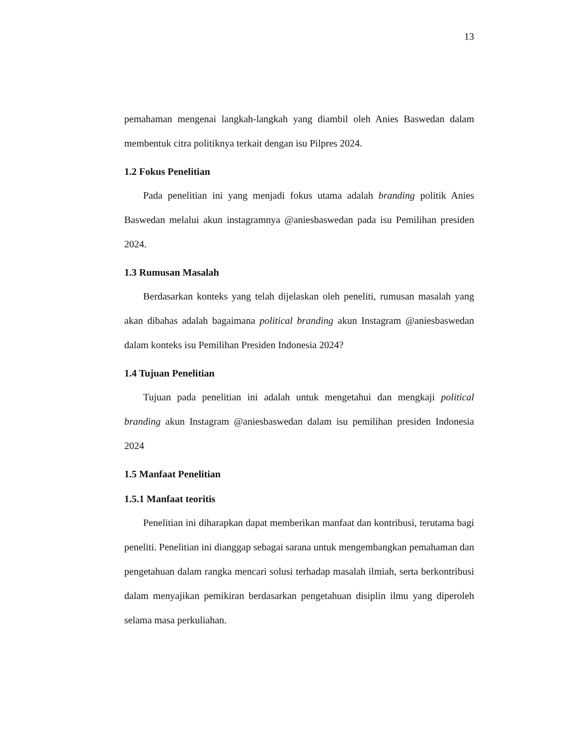13
pemahaman mengenai langkah-langkah yang diambil oleh Anies Baswedan dalam membentuk citra politiknya terkait dengan isu Pilpres 2024.
1.2 Fokus Penelitian
Pada penelitian ini yang menjadi fokus utama adalah branding politik Anies Baswedan melalui akun instagramnya @aniesbaswedan pada isu Pemilihan presiden 2024.
1.3 Rumusan Masalah
Berdasarkan konteks yang telah dijelaskan oleh peneliti, rumusan masalah yang akan dibahas adalah bagaimana political branding akun Instagram @aniesbaswedan dalam konteks isu Pemilihan Presiden Indonesia 2024?
1.4 Tujuan Penelitian
Tujuan pada penelitian ini adalah untuk mengetahui dan mengkaji political branding akun Instagram @aniesbaswedan dalam isu pemilihan presiden Indonesia 2024
1.5 Manfaat Penelitian
1.5.1 Manfaat teoritis
Penelitian ini diharapkan dapat memberikan manfaat dan kontribusi, terutama bagi peneliti. Penelitian ini dianggap sebagai sarana untuk mengembangkan pemahaman dan pengetahuan dalam rangka mencari solusi terhadap masalah ilmiah, serta berkontribusi dalam menyajikan pemikiran berdasarkan pengetahuan disiplin ilmu yang diperoleh selama masa perkuliahan.